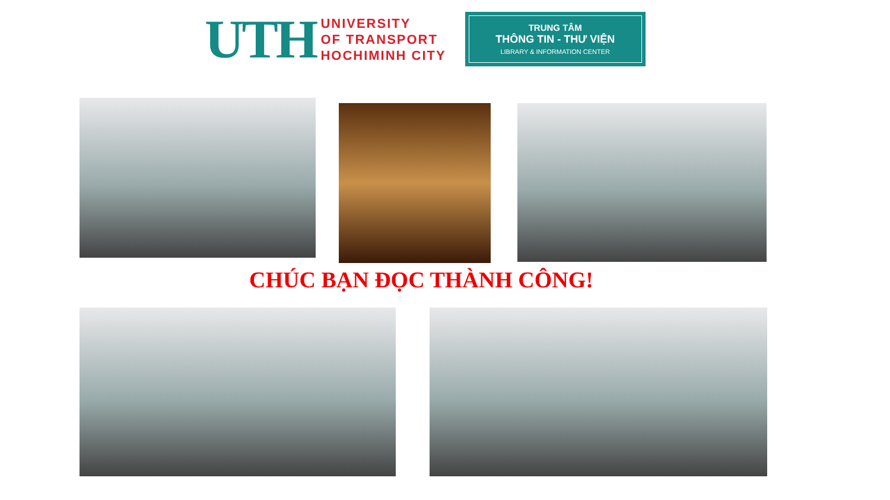UTH
UNIVERSITY
OF TRANSPORT
HOCHIMINH CITY
TRUNG TÂM
THÔNG TIN - THƯ VIỆN
LIBRARY & INFORMATION CENTER
CHÚC BẠN ĐỌC THÀNH CÔNG!